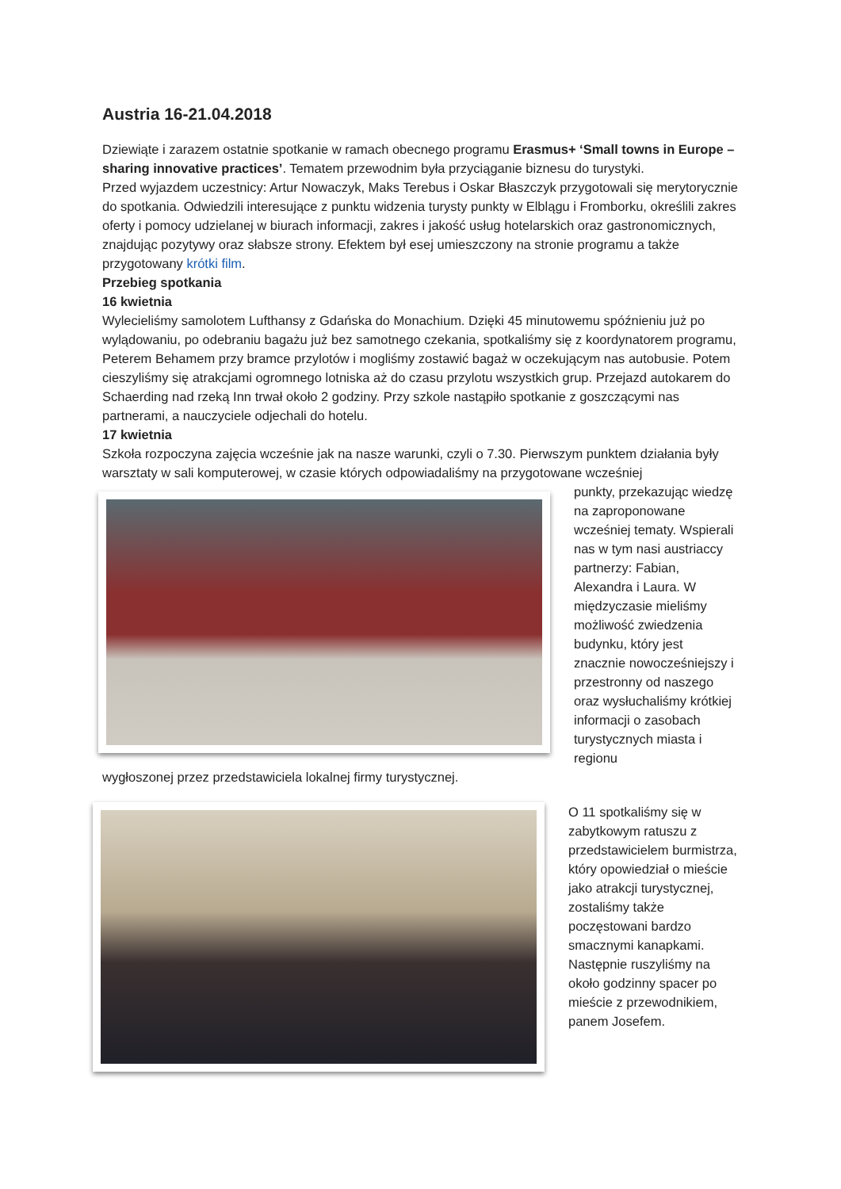Austria 16-21.04.2018
Dziewiąte i zarazem ostatnie spotkanie w ramach obecnego programu Erasmus+ ‘Small towns in Europe – sharing innovative practices’. Tematem przewodnim była przyciąganie biznesu do turystyki.
Przed wyjazdem uczestnicy: Artur Nowaczyk, Maks Terebus i Oskar Błaszczyk przygotowali się merytorycznie do spotkania. Odwiedzili interesujące z punktu widzenia turysty punkty w Elblągu i Fromborku, określili zakres oferty i pomocy udzielanej w biurach informacji, zakres i jakość usług hotelarskich oraz gastronomicznych, znajdując pozytywy oraz słabsze strony. Efektem był esej umieszczony na stronie programu a także przygotowany krótki film.
Przebieg spotkania
16 kwietnia
Wylecieliśmy samolotem Lufthansy z Gdańska do Monachium. Dzięki 45 minutowemu spóźnieniu już po wylądowaniu, po odebraniu bagażu już bez samotnego czekania, spotkaliśmy się z koordynatorem programu, Peterem Behamem przy bramce przylotów i mogliśmy zostawić bagaż w oczekującym nas autobusie. Potem cieszyliśmy się atrakcjami ogromnego lotniska aż do czasu przylotu wszystkich grup. Przejazd autokarem do Schaerding nad rzeką Inn trwał około 2 godziny. Przy szkole nastąpiło spotkanie z goszczącymi nas partnerami, a nauczyciele odjechali do hotelu.
17 kwietnia
Szkoła rozpoczyna zajęcia wcześnie jak na nasze warunki, czyli o 7.30. Pierwszym punktem działania były warsztaty w sali komputerowej, w czasie których odpowiadaliśmy na przygotowane wcześniej
punkty, przekazując wiedzę na zaproponowane wcześniej tematy. Wspierali nas w tym nasi austriaccy partnerzy: Fabian, Alexandra i Laura. W międzyczasie mieliśmy możliwość zwiedzenia budynku, który jest znacznie nowocześniejszy i przestronny od naszego oraz wysłuchaliśmy krótkiej informacji o zasobach turystycznych miasta i regionu
wygłoszonej przez przedstawiciela lokalnej firmy turystycznej.
O 11 spotkaliśmy się w zabytkowym ratuszu z przedstawicielem burmistrza, który opowiedział o mieście jako atrakcji turystycznej, zostaliśmy także poczęstowani bardzo smacznymi kanapkami. Następnie ruszyliśmy na około godzinny spacer po mieście z przewodnikiem, panem Josefem.